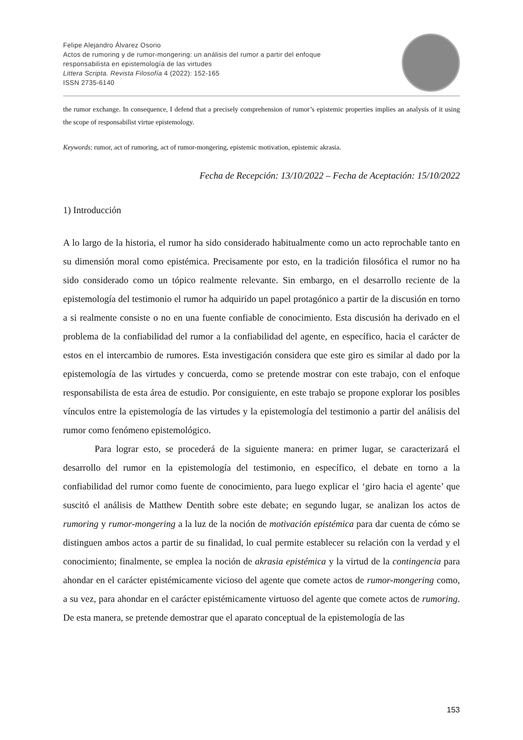Felipe Alejandro Álvarez Osorio
Actos de rumoring y de rumor-mongering: un análisis del rumor a partir del enfoque
responsabilista en epistemología de las virtudes
Littera Scripta. Revista Filosofía 4 (2022): 152-165
ISSN 2735-6140
the rumor exchange. In consequence, I defend that a precisely comprehension of rumor’s epistemic properties implies an analysis of it using the scope of responsabilist virtue epistemology.
Keywords: rumor, act of rumoring, act of rumor-mongering, epistemic motivation, epistemic akrasia.
Fecha de Recepción: 13/10/2022 – Fecha de Aceptación: 15/10/2022
1) Introducción
A lo largo de la historia, el rumor ha sido considerado habitualmente como un acto reprochable tanto en su dimensión moral como epistémica. Precisamente por esto, en la tradición filosófica el rumor no ha sido considerado como un tópico realmente relevante. Sin embargo, en el desarrollo reciente de la epistemología del testimonio el rumor ha adquirido un papel protagónico a partir de la discusión en torno a si realmente consiste o no en una fuente confiable de conocimiento. Esta discusión ha derivado en el problema de la confiabilidad del rumor a la confiabilidad del agente, en específico, hacia el carácter de estos en el intercambio de rumores. Esta investigación considera que este giro es similar al dado por la epistemología de las virtudes y concuerda, como se pretende mostrar con este trabajo, con el enfoque responsabilista de esta área de estudio. Por consiguiente, en este trabajo se propone explorar los posibles vínculos entre la epistemología de las virtudes y la epistemología del testimonio a partir del análisis del rumor como fenómeno epistemológico.
Para lograr esto, se procederá de la siguiente manera: en primer lugar, se caracterizará el desarrollo del rumor en la epistemología del testimonio, en específico, el debate en torno a la confiabilidad del rumor como fuente de conocimiento, para luego explicar el ‘giro hacia el agente’ que suscitó el análisis de Matthew Dentith sobre este debate; en segundo lugar, se analizan los actos de rumoring y rumor-mongering a la luz de la noción de motivación epistémica para dar cuenta de cómo se distinguen ambos actos a partir de su finalidad, lo cual permite establecer su relación con la verdad y el conocimiento; finalmente, se emplea la noción de akrasia epistémica y la virtud de la contingencia para ahondar en el carácter epistémicamente vicioso del agente que comete actos de rumor-mongering como, a su vez, para ahondar en el carácter epistémicamente virtuoso del agente que comete actos de rumoring. De esta manera, se pretende demostrar que el aparato conceptual de la epistemología de las
153